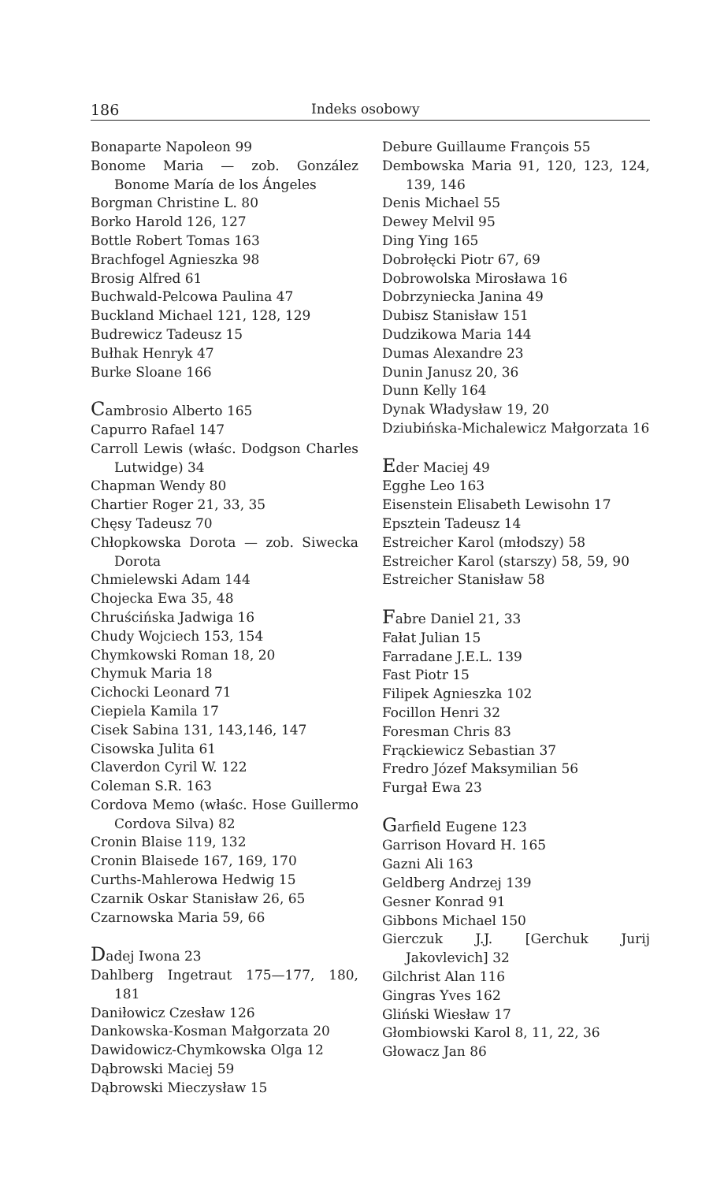186 Indeks osobowy
Bonaparte Napoleon 99
Bonome Maria — zob. González Bonome María de los Ángeles
Borgman Christine L. 80
Borko Harold 126, 127
Bottle Robert Tomas 163
Brachfogel Agnieszka 98
Brosig Alfred 61
Buchwald-Pelcowa Paulina 47
Buckland Michael 121, 128, 129
Budrewicz Tadeusz 15
Bułhak Henryk 47
Burke Sloane 166
Cambrosio Alberto 165
Capurro Rafael 147
Carroll Lewis (właśc. Dodgson Charles Lutwidge) 34
Chapman Wendy 80
Chartier Roger 21, 33, 35
Chęsy Tadeusz 70
Chłopkowska Dorota — zob. Siwecka Dorota
Chmielewski Adam 144
Chojecka Ewa 35, 48
Chruścińska Jadwiga 16
Chudy Wojciech 153, 154
Chymkowski Roman 18, 20
Chymuk Maria 18
Cichocki Leonard 71
Ciepiela Kamila 17
Cisek Sabina 131, 143,146, 147
Cisowska Julita 61
Claverdon Cyril W. 122
Coleman S.R. 163
Cordova Memo (właśc. Hose Guillermo Cordova Silva) 82
Cronin Blaise 119, 132
Cronin Blaisede 167, 169, 170
Curths-Mahlerowa Hedwig 15
Czarnik Oskar Stanisław 26, 65
Czarnowska Maria 59, 66
Dadej Iwona 23
Dahlberg Ingetraut 175—177, 180, 181
Daniłowicz Czesław 126
Dankowska-Kosman Małgorzata 20
Dawidowicz-Chymkowska Olga 12
Dąbrowski Maciej 59
Dąbrowski Mieczysław 15
Debure Guillaume François 55
Dembowska Maria 91, 120, 123, 124, 139, 146
Denis Michael 55
Dewey Melvil 95
Ding Ying 165
Dobrołęcki Piotr 67, 69
Dobrowolska Mirosława 16
Dobrzyniecka Janina 49
Dubisz Stanisław 151
Dudzikowa Maria 144
Dumas Alexandre 23
Dunin Janusz 20, 36
Dunn Kelly 164
Dynak Władysław 19, 20
Dziubińska-Michalewicz Małgorzata 16
Eder Maciej 49
Egghe Leo 163
Eisenstein Elisabeth Lewisohn 17
Epsztein Tadeusz 14
Estreicher Karol (młodszy) 58
Estreicher Karol (starszy) 58, 59, 90
Estreicher Stanisław 58
Fabre Daniel 21, 33
Fałat Julian 15
Farradane J.E.L. 139
Fast Piotr 15
Filipek Agnieszka 102
Focillon Henri 32
Foresman Chris 83
Frąckiewicz Sebastian 37
Fredro Józef Maksymilian 56
Furgał Ewa 23
Garfield Eugene 123
Garrison Hovard H. 165
Gazni Ali 163
Geldberg Andrzej 139
Gesner Konrad 91
Gibbons Michael 150
Gierczuk J.J. [Gerchuk Jurij Jakovlevich] 32
Gilchrist Alan 116
Gingras Yves 162
Gliński Wiesław 17
Głombiowski Karol 8, 11, 22, 36
Głowacz Jan 86